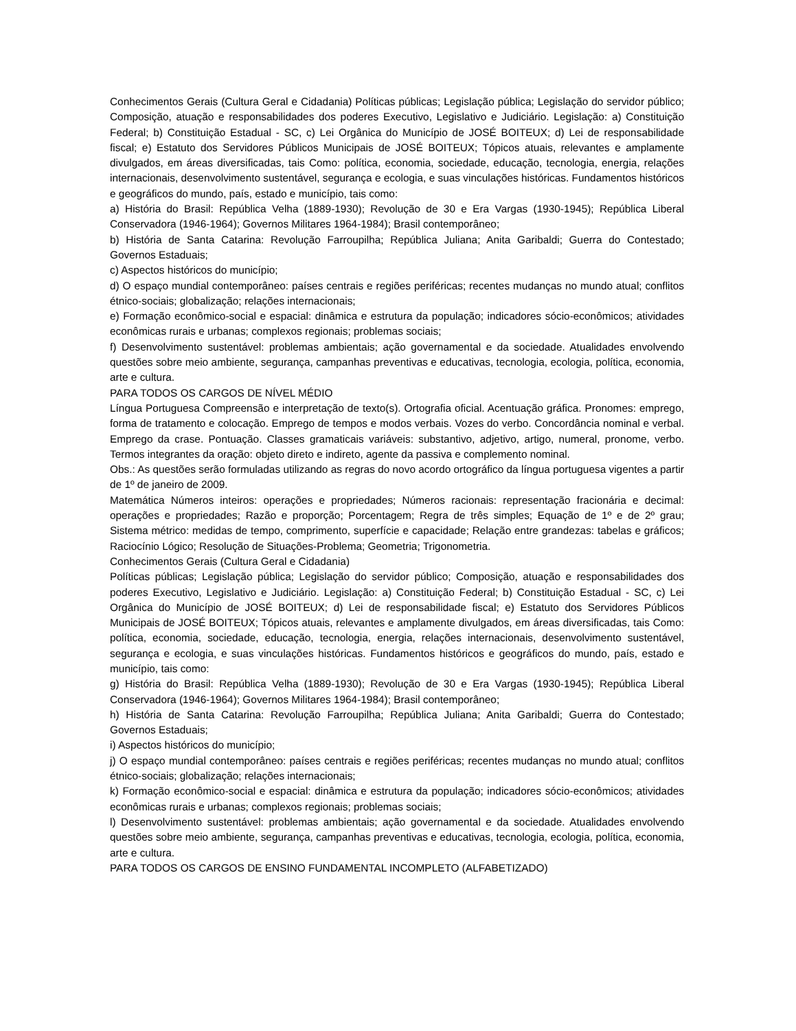Conhecimentos Gerais (Cultura Geral e Cidadania) Políticas públicas; Legislação pública; Legislação do servidor público; Composição, atuação e responsabilidades dos poderes Executivo, Legislativo e Judiciário. Legislação: a) Constituição Federal; b) Constituição Estadual - SC, c) Lei Orgânica do Município de JOSÉ BOITEUX; d) Lei de responsabilidade fiscal; e) Estatuto dos Servidores Públicos Municipais de JOSÉ BOITEUX; Tópicos atuais, relevantes e amplamente divulgados, em áreas diversificadas, tais Como: política, economia, sociedade, educação, tecnologia, energia, relações internacionais, desenvolvimento sustentável, segurança e ecologia, e suas vinculações históricas. Fundamentos históricos e geográficos do mundo, país, estado e município, tais como:
a) História do Brasil: República Velha (1889-1930); Revolução de 30 e Era Vargas (1930-1945); República Liberal Conservadora (1946-1964); Governos Militares 1964-1984); Brasil contemporâneo;
b) História de Santa Catarina: Revolução Farroupilha; República Juliana; Anita Garibaldi; Guerra do Contestado; Governos Estaduais;
c) Aspectos históricos do município;
d) O espaço mundial contemporâneo: países centrais e regiões periféricas; recentes mudanças no mundo atual; conflitos étnico-sociais; globalização; relações internacionais;
e) Formação econômico-social e espacial: dinâmica e estrutura da população; indicadores sócio-econômicos; atividades econômicas rurais e urbanas; complexos regionais; problemas sociais;
f) Desenvolvimento sustentável: problemas ambientais; ação governamental e da sociedade. Atualidades envolvendo questões sobre meio ambiente, segurança, campanhas preventivas e educativas, tecnologia, ecologia, política, economia, arte e cultura.
PARA TODOS OS CARGOS DE NÍVEL MÉDIO
Língua Portuguesa Compreensão e interpretação de texto(s). Ortografia oficial. Acentuação gráfica. Pronomes: emprego, forma de tratamento e colocação. Emprego de tempos e modos verbais. Vozes do verbo. Concordância nominal e verbal. Emprego da crase. Pontuação. Classes gramaticais variáveis: substantivo, adjetivo, artigo, numeral, pronome, verbo. Termos integrantes da oração: objeto direto e indireto, agente da passiva e complemento nominal.
Obs.: As questões serão formuladas utilizando as regras do novo acordo ortográfico da língua portuguesa vigentes a partir de 1º de janeiro de 2009.
Matemática Números inteiros: operações e propriedades; Números racionais: representação fracionária e decimal: operações e propriedades; Razão e proporção; Porcentagem; Regra de três simples; Equação de 1º e de 2º grau; Sistema métrico: medidas de tempo, comprimento, superfície e capacidade; Relação entre grandezas: tabelas e gráficos; Raciocínio Lógico; Resolução de Situações-Problema; Geometria; Trigonometria.
Conhecimentos Gerais (Cultura Geral e Cidadania)
Políticas públicas; Legislação pública; Legislação do servidor público; Composição, atuação e responsabilidades dos poderes Executivo, Legislativo e Judiciário. Legislação: a) Constituição Federal; b) Constituição Estadual - SC, c) Lei Orgânica do Município de JOSÉ BOITEUX; d) Lei de responsabilidade fiscal; e) Estatuto dos Servidores Públicos Municipais de JOSÉ BOITEUX; Tópicos atuais, relevantes e amplamente divulgados, em áreas diversificadas, tais Como: política, economia, sociedade, educação, tecnologia, energia, relações internacionais, desenvolvimento sustentável, segurança e ecologia, e suas vinculações históricas. Fundamentos históricos e geográficos do mundo, país, estado e município, tais como:
g) História do Brasil: República Velha (1889-1930); Revolução de 30 e Era Vargas (1930-1945); República Liberal Conservadora (1946-1964); Governos Militares 1964-1984); Brasil contemporâneo;
h) História de Santa Catarina: Revolução Farroupilha; República Juliana; Anita Garibaldi; Guerra do Contestado; Governos Estaduais;
i) Aspectos históricos do município;
j) O espaço mundial contemporâneo: países centrais e regiões periféricas; recentes mudanças no mundo atual; conflitos étnico-sociais; globalização; relações internacionais;
k) Formação econômico-social e espacial: dinâmica e estrutura da população; indicadores sócio-econômicos; atividades econômicas rurais e urbanas; complexos regionais; problemas sociais;
l) Desenvolvimento sustentável: problemas ambientais; ação governamental e da sociedade. Atualidades envolvendo questões sobre meio ambiente, segurança, campanhas preventivas e educativas, tecnologia, ecologia, política, economia, arte e cultura.
PARA TODOS OS CARGOS DE ENSINO FUNDAMENTAL INCOMPLETO (ALFABETIZADO)